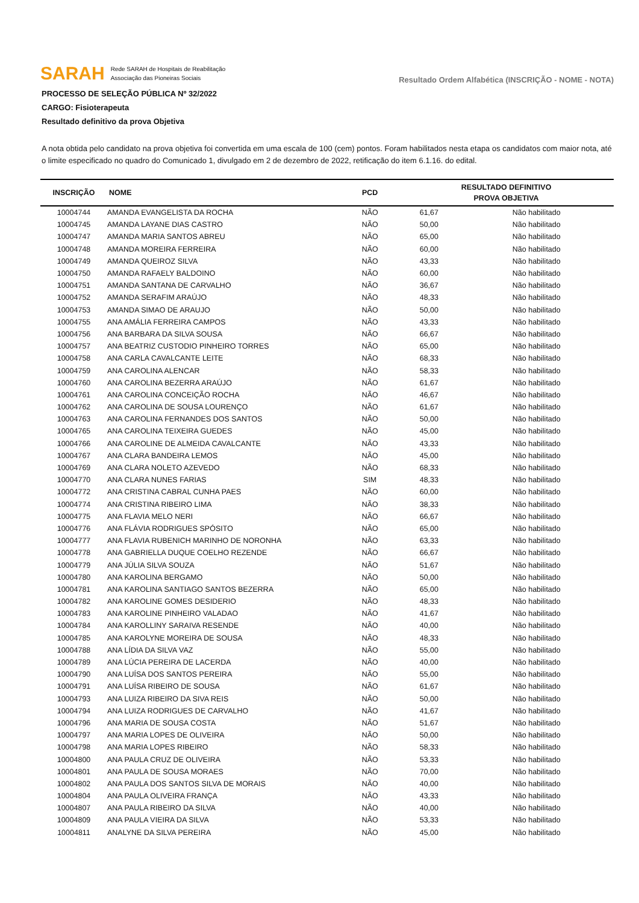SARAH Rede SARAH de Hospitais de Reabilitação
Associação das Pioneiras Sociais
Resultado Ordem Alfabética (INSCRIÇÃO - NOME - NOTA)
PROCESSO DE SELEÇÃO PÚBLICA Nº 32/2022
CARGO: Fisioterapeuta
Resultado definitivo da prova Objetiva
A nota obtida pelo candidato na prova objetiva foi convertida em uma escala de 100 (cem) pontos. Foram habilitados nesta etapa os candidatos com maior nota, até o limite especificado no quadro do Comunicado 1, divulgado em 2 de dezembro de 2022, retificação do item 6.1.16. do edital.
| INSCRIÇÃO | NOME | PCD | RESULTADO DEFINITIVO PROVA OBJETIVA | |
| --- | --- | --- | --- | --- |
| 10004744 | AMANDA EVANGELISTA DA ROCHA | NÃO | 61,67 | Não habilitado |
| 10004745 | AMANDA LAYANE DIAS CASTRO | NÃO | 50,00 | Não habilitado |
| 10004747 | AMANDA MARIA SANTOS ABREU | NÃO | 65,00 | Não habilitado |
| 10004748 | AMANDA MOREIRA FERREIRA | NÃO | 60,00 | Não habilitado |
| 10004749 | AMANDA QUEIROZ SILVA | NÃO | 43,33 | Não habilitado |
| 10004750 | AMANDA RAFAELY BALDOINO | NÃO | 60,00 | Não habilitado |
| 10004751 | AMANDA SANTANA DE CARVALHO | NÃO | 36,67 | Não habilitado |
| 10004752 | AMANDA SERAFIM ARAÚJO | NÃO | 48,33 | Não habilitado |
| 10004753 | AMANDA SIMAO DE ARAUJO | NÃO | 50,00 | Não habilitado |
| 10004755 | ANA AMÁLIA FERREIRA CAMPOS | NÃO | 43,33 | Não habilitado |
| 10004756 | ANA BARBARA DA SILVA SOUSA | NÃO | 66,67 | Não habilitado |
| 10004757 | ANA BEATRIZ CUSTODIO PINHEIRO TORRES | NÃO | 65,00 | Não habilitado |
| 10004758 | ANA CARLA CAVALCANTE LEITE | NÃO | 68,33 | Não habilitado |
| 10004759 | ANA CAROLINA ALENCAR | NÃO | 58,33 | Não habilitado |
| 10004760 | ANA CAROLINA BEZERRA ARAÚJO | NÃO | 61,67 | Não habilitado |
| 10004761 | ANA CAROLINA CONCEIÇÃO ROCHA | NÃO | 46,67 | Não habilitado |
| 10004762 | ANA CAROLINA DE SOUSA LOURENÇO | NÃO | 61,67 | Não habilitado |
| 10004763 | ANA CAROLINA FERNANDES DOS SANTOS | NÃO | 50,00 | Não habilitado |
| 10004765 | ANA CAROLINA TEIXEIRA GUEDES | NÃO | 45,00 | Não habilitado |
| 10004766 | ANA CAROLINE DE ALMEIDA CAVALCANTE | NÃO | 43,33 | Não habilitado |
| 10004767 | ANA CLARA BANDEIRA LEMOS | NÃO | 45,00 | Não habilitado |
| 10004769 | ANA CLARA NOLETO AZEVEDO | NÃO | 68,33 | Não habilitado |
| 10004770 | ANA CLARA NUNES FARIAS | SIM | 48,33 | Não habilitado |
| 10004772 | ANA CRISTINA CABRAL CUNHA PAES | NÃO | 60,00 | Não habilitado |
| 10004774 | ANA CRISTINA RIBEIRO LIMA | NÃO | 38,33 | Não habilitado |
| 10004775 | ANA FLAVIA MELO NERI | NÃO | 66,67 | Não habilitado |
| 10004776 | ANA FLÁVIA RODRIGUES SPÓSITO | NÃO | 65,00 | Não habilitado |
| 10004777 | ANA FLAVIA RUBENICH MARINHO DE NORONHA | NÃO | 63,33 | Não habilitado |
| 10004778 | ANA GABRIELLA DUQUE COELHO REZENDE | NÃO | 66,67 | Não habilitado |
| 10004779 | ANA JÚLIA SILVA SOUZA | NÃO | 51,67 | Não habilitado |
| 10004780 | ANA KAROLINA BERGAMO | NÃO | 50,00 | Não habilitado |
| 10004781 | ANA KAROLINA SANTIAGO SANTOS BEZERRA | NÃO | 65,00 | Não habilitado |
| 10004782 | ANA KAROLINE GOMES DESIDERIO | NÃO | 48,33 | Não habilitado |
| 10004783 | ANA KAROLINE PINHEIRO VALADAO | NÃO | 41,67 | Não habilitado |
| 10004784 | ANA KAROLLINY SARAIVA RESENDE | NÃO | 40,00 | Não habilitado |
| 10004785 | ANA KAROLYNE MOREIRA DE SOUSA | NÃO | 48,33 | Não habilitado |
| 10004788 | ANA LÍDIA DA SILVA VAZ | NÃO | 55,00 | Não habilitado |
| 10004789 | ANA LÚCIA PEREIRA DE LACERDA | NÃO | 40,00 | Não habilitado |
| 10004790 | ANA LUÍSA DOS SANTOS PEREIRA | NÃO | 55,00 | Não habilitado |
| 10004791 | ANA LUÍSA RIBEIRO DE SOUSA | NÃO | 61,67 | Não habilitado |
| 10004793 | ANA LUIZA RIBEIRO DA SIVA REIS | NÃO | 50,00 | Não habilitado |
| 10004794 | ANA LUIZA RODRIGUES DE CARVALHO | NÃO | 41,67 | Não habilitado |
| 10004796 | ANA MARIA DE SOUSA COSTA | NÃO | 51,67 | Não habilitado |
| 10004797 | ANA MARIA LOPES DE OLIVEIRA | NÃO | 50,00 | Não habilitado |
| 10004798 | ANA MARIA LOPES RIBEIRO | NÃO | 58,33 | Não habilitado |
| 10004800 | ANA PAULA CRUZ DE OLIVEIRA | NÃO | 53,33 | Não habilitado |
| 10004801 | ANA PAULA DE SOUSA MORAES | NÃO | 70,00 | Não habilitado |
| 10004802 | ANA PAULA DOS SANTOS SILVA DE MORAIS | NÃO | 40,00 | Não habilitado |
| 10004804 | ANA PAULA OLIVEIRA FRANÇA | NÃO | 43,33 | Não habilitado |
| 10004807 | ANA PAULA RIBEIRO DA SILVA | NÃO | 40,00 | Não habilitado |
| 10004809 | ANA PAULA VIEIRA DA SILVA | NÃO | 53,33 | Não habilitado |
| 10004811 | ANALYNE DA SILVA PEREIRA | NÃO | 45,00 | Não habilitado |